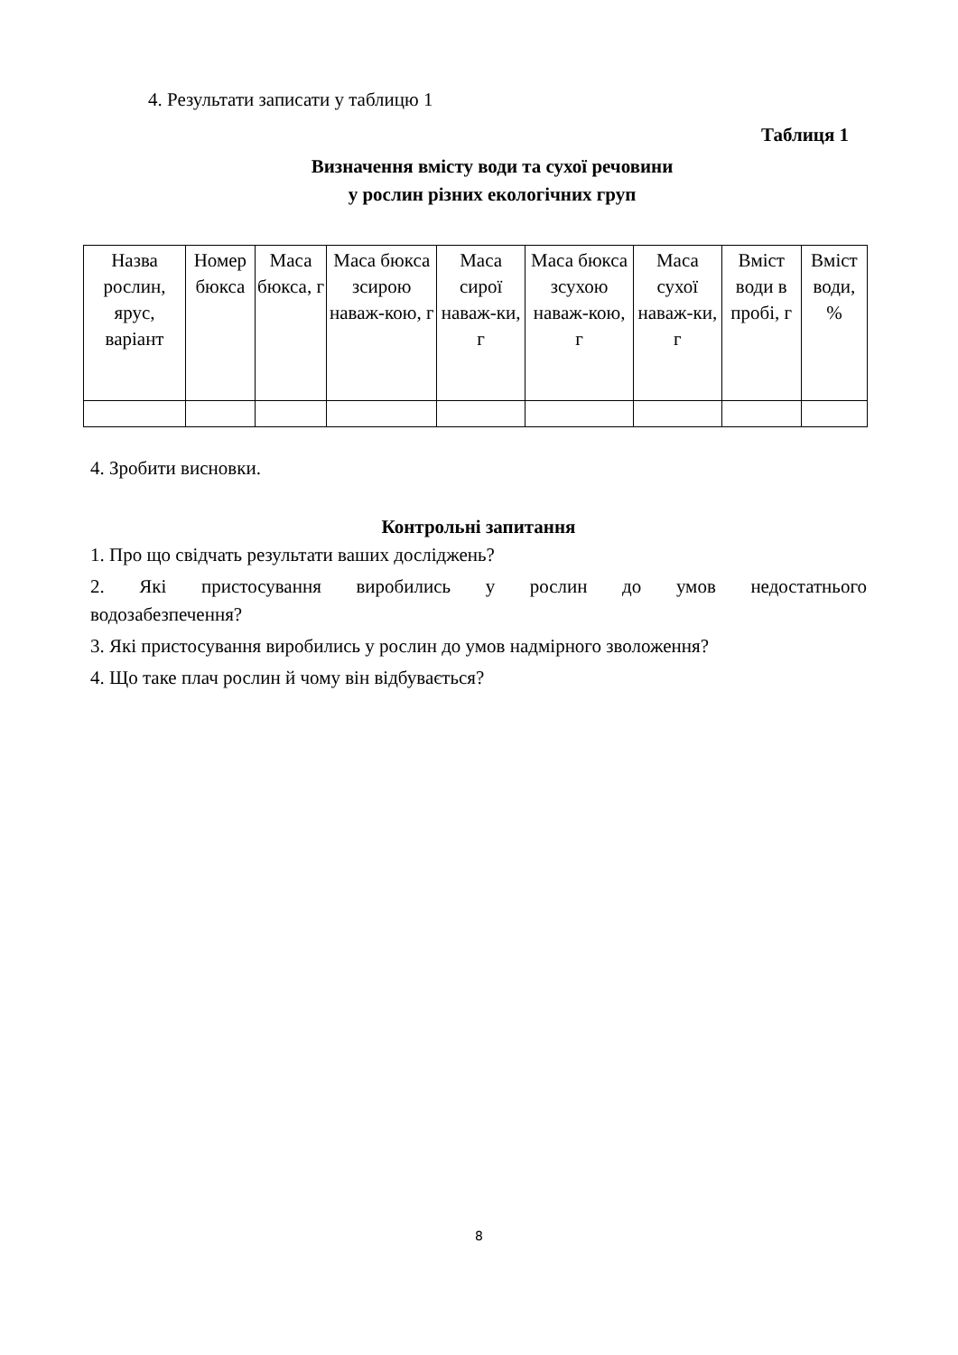4. Результати записати у таблицю 1
Таблиця 1
Визначення вмісту води та сухої речовини
у рослин різних екологічних груп
| Назва рослин, ярус, варіант | Номер бюкса | Маса бюкса, г | Маса бюкса зсирою наваж-кою, г | Маса сирої наваж-ки, г | Маса бюкса зсухою наваж-кою, г | Маса сухої наваж-ки, г | Вміст води в пробі, г | Вміст води, % |
| --- | --- | --- | --- | --- | --- | --- | --- | --- |
4. Зробити висновки.
Контрольні запитання
1. Про що свідчать результати ваших досліджень?
2. Які пристосування виробились у рослин до умов недостатнього
водозабезпечення?
3. Які пристосування виробились у рослин до умов надмірного зволоження?
4. Що таке плач рослин й чому він відбувається?
8